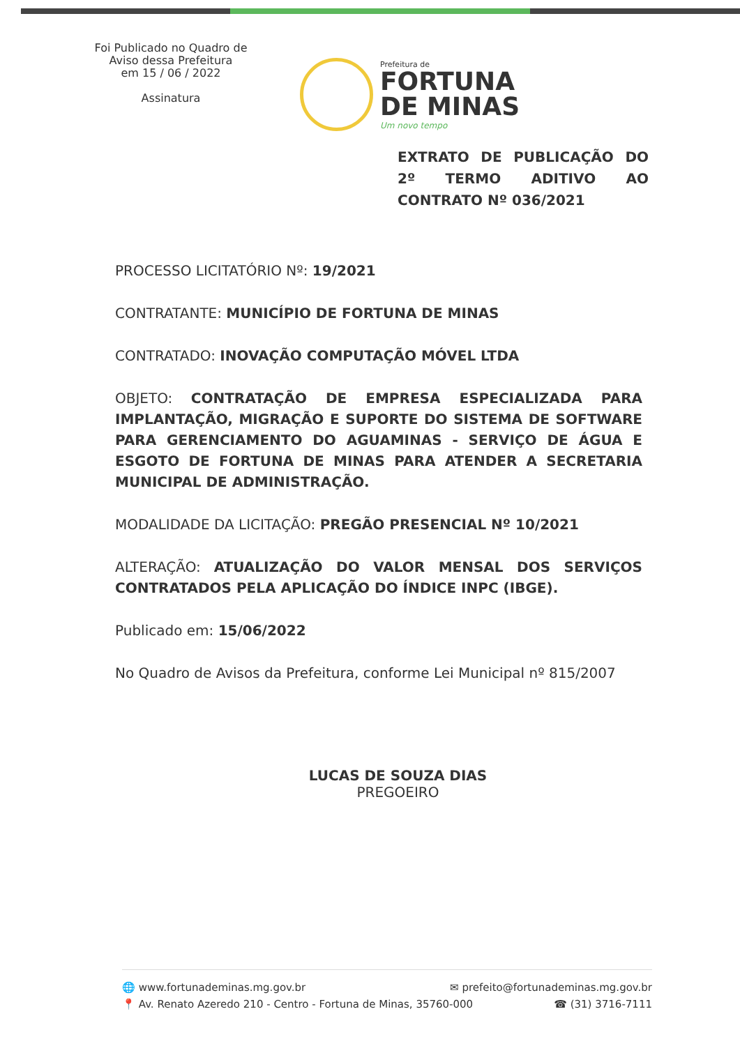Foi Publicado no Quadro de
Aviso dessa Prefeitura
em 15 / 06 / 2022
Assinatura
Prefeitura de
FORTUNA
DE MINAS
Um novo tempo
EXTRATO DE PUBLICAÇÃO DO 2º TERMO ADITIVO AO CONTRATO Nº 036/2021
PROCESSO LICITATÓRIO Nº: 19/2021
CONTRATANTE: MUNICÍPIO DE FORTUNA DE MINAS
CONTRATADO: INOVAÇÃO COMPUTAÇÃO MÓVEL LTDA
OBJETO: CONTRATAÇÃO DE EMPRESA ESPECIALIZADA PARA IMPLANTAÇÃO, MIGRAÇÃO E SUPORTE DO SISTEMA DE SOFTWARE PARA GERENCIAMENTO DO AGUAMINAS - SERVIÇO DE ÁGUA E ESGOTO DE FORTUNA DE MINAS PARA ATENDER A SECRETARIA MUNICIPAL DE ADMINISTRAÇÃO.
MODALIDADE DA LICITAÇÃO: PREGÃO PRESENCIAL Nº 10/2021
ALTERAÇÃO: ATUALIZAÇÃO DO VALOR MENSAL DOS SERVIÇOS CONTRATADOS PELA APLICAÇÃO DO ÍNDICE INPC (IBGE).
Publicado em: 15/06/2022
No Quadro de Avisos da Prefeitura, conforme Lei Municipal nº 815/2007
LUCAS DE SOUZA DIAS
PREGOEIRO
🌐 www.fortunademinas.mg.gov.br ✉ prefeito@fortunademinas.mg.gov.br
📍 Av. Renato Azeredo 210 - Centro - Fortuna de Minas, 35760-000 ☎ (31) 3716-7111